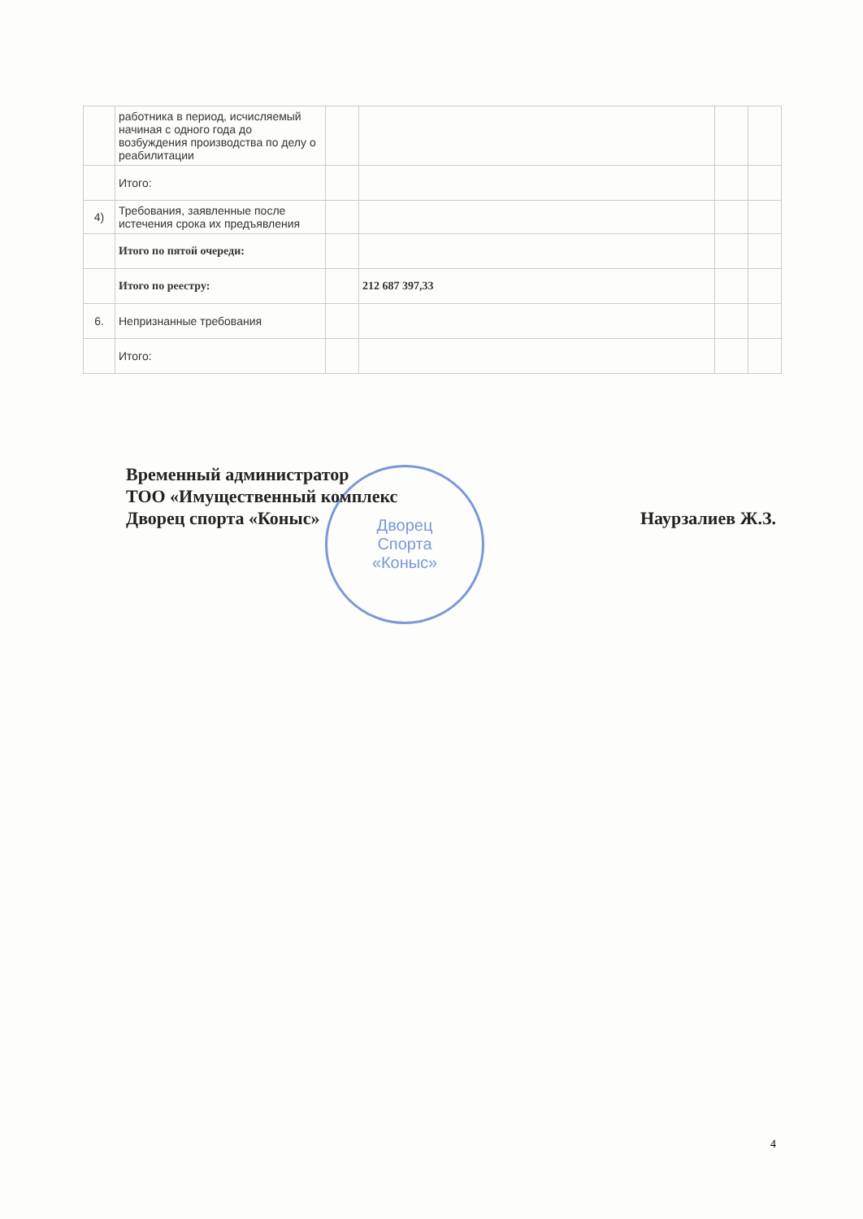| | работника в период, исчисляемый начиная с одного года до возбуждения производства по делу о реабилитации | | | | |
| | Итого: | | | | |
| 4) | Требования, заявленные после истечения срока их предъявления | | | | |
| | Итого по пятой очереди: | | | | |
| | Итого по реестру: | | 212 687 397,33 | | |
| 6. | Непризнанные требования | | | | |
| | Итого: | | | | |
Дворец
Спорта
«Коныс»
Наурзалиев Ж.З. Временный администратор
ТОО «Имущественный комплекс
Дворец спорта «Коныс»
4